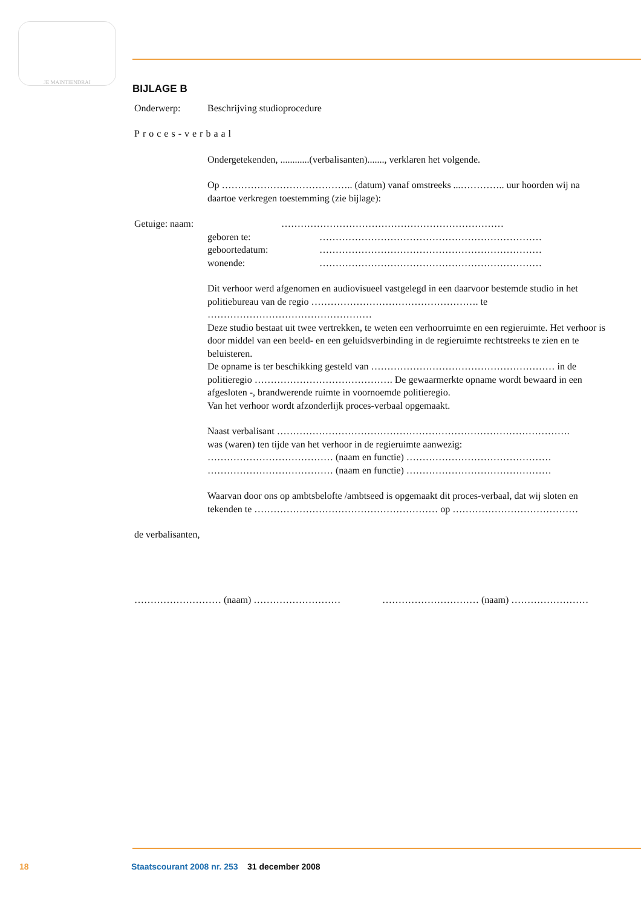JE MAINTIENDRAI
BIJLAGE B
Onderwerp: Beschrijving studioprocedure
Proces-verbaal
Ondergetekenden, ............(verbalisanten)......., verklaren het volgende.
Op ………………………………….. (datum) vanaf omstreeks ...………….. uur hoorden wij na daartoe verkregen toestemming (zie bijlage):
Getuige: naam: ……………………………………………………………
geboren te: ……………………………………………………………
geboortedatum: ……………………………………………………………
wonende: ……………………………………………………………
Dit verhoor werd afgenomen en audiovisueel vastgelegd in een daarvoor bestemde studio in het politiebureau van de regio ……………………………………………. te ……………………………………………
Deze studio bestaat uit twee vertrekken, te weten een verhoorruimte en een regieruimte. Het verhoor is door middel van een beeld- en een geluidsverbinding in de regieruimte rechtstreeks te zien en te beluisteren.
De opname is ter beschikking gesteld van ………………………………………………… in de politieregio ……………………………………. De gewaarmerkte opname wordt bewaard in een afgesloten -, brandwerende ruimte in voornoemde politieregio.
Van het verhoor wordt afzonderlijk proces-verbaal opgemaakt.
Naast verbalisant ……………………………………………………………………………….
was (waren) ten tijde van het verhoor in de regieruimte aanwezig:
………………………………… (naam en functie) ………………………………………
………………………………… (naam en functie) ………………………………………
Waarvan door ons op ambtsbelofte /ambtseed is opgemaakt dit proces-verbaal, dat wij sloten en tekenden te ………………………………………………… op …………………………………
de verbalisanten,
……………………… (naam) ……………………… ………………………… (naam) ……………………
18 Staatscourant 2008 nr. 253 31 december 2008